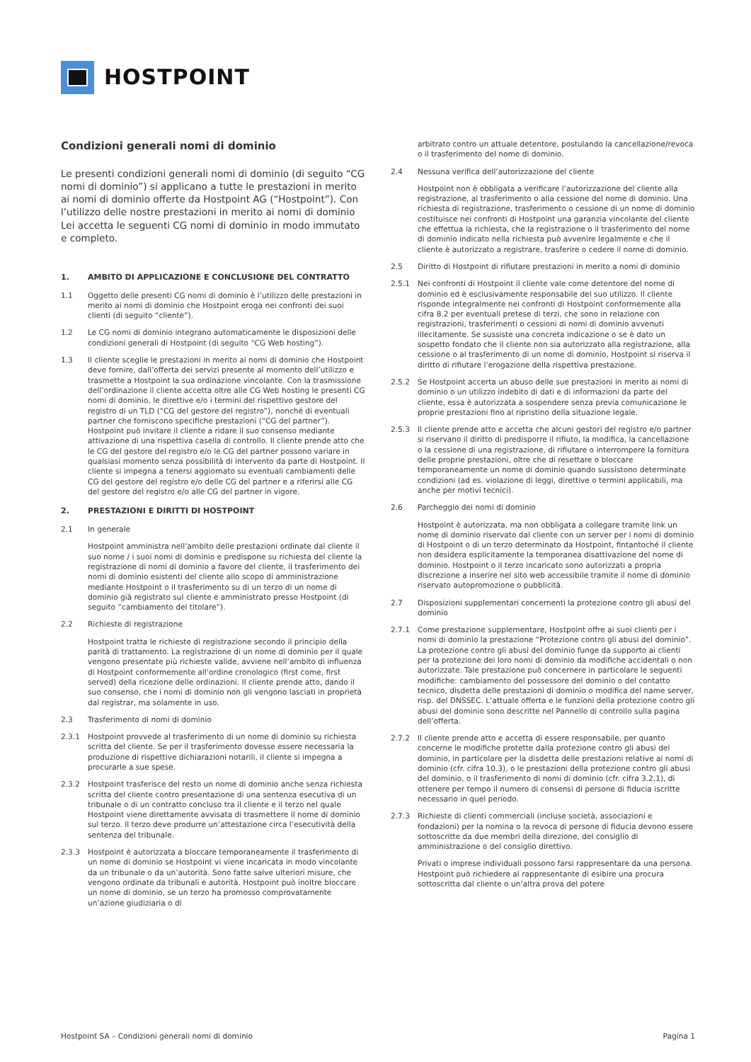HOSTPOINT
Condizioni generali nomi di dominio
Le presenti condizioni generali nomi di dominio (di seguito “CG nomi di dominio”) si applicano a tutte le prestazioni in merito ai nomi di dominio offerte da Hostpoint AG (“Hostpoint”). Con l’utilizzo delle nostre prestazioni in merito ai nomi di dominio Lei accetta le seguenti CG nomi di dominio in modo immutato e completo.
1. AMBITO DI APPLICAZIONE E CONCLUSIONE DEL CONTRATTO
1.1 Oggetto delle presenti CG nomi di dominio è l’utilizzo delle prestazioni in merito ai nomi di dominio che Hostpoint eroga nei confronti dei suoi clienti (di seguito “cliente”).
1.2 Le CG nomi di dominio integrano automaticamente le disposizioni delle condizioni generali di Hostpoint (di seguito “CG Web hosting”).
1.3 Il cliente sceglie le prestazioni in merito ai nomi di dominio che Hostpoint deve fornire, dall’offerta dei servizi presente al momento dell’utilizzo e trasmette a Hostpoint la sua ordinazione vincolante. Con la trasmissione dell’ordinazione il cliente accetta oltre alle CG Web hosting le presenti CG nomi di dominio, le direttive e/o i termini del rispettivo gestore del registro di un TLD (“CG del gestore del registro”), nonché di eventuali partner che forniscono specifiche prestazioni (“CG del partner”). Hostpoint può invitare il cliente a ridare il suo consenso mediante attivazione di una rispettiva casella di controllo. Il cliente prende atto che le CG del gestore del registro e/o le CG del partner possono variare in qualsiasi momento senza possibilità di intervento da parte di Hostpoint. Il cliente si impegna a tenersi aggiornato su eventuali cambiamenti delle CG del gestore del registro e/o delle CG del partner e a riferirsi alle CG del gestore del registro e/o alle CG del partner in vigore.
2. PRESTAZIONI E DIRITTI DI HOSTPOINT
2.1 In generale
Hostpoint amministra nell’ambito delle prestazioni ordinate dal cliente il suo nome / i suoi nomi di dominio e predispone su richiesta del cliente la registrazione di nomi di dominio a favore del cliente, il trasferimento dei nomi di dominio esistenti del cliente allo scopo di amministrazione mediante Hostpoint o il trasferimento su di un terzo di un nome di dominio già registrato sul cliente e amministrato presso Hostpoint (di seguito “cambiamento del titolare”).
2.2 Richieste di registrazione
Hostpoint tratta le richieste di registrazione secondo il principio della parità di trattamento. La registrazione di un nome di dominio per il quale vengono presentate più richieste valide, avviene nell’ambito di influenza di Hostpoint conformemente all’ordine cronologico (first come, first served) della ricezione delle ordinazioni. Il cliente prende atto, dando il suo consenso, che i nomi di dominio non gli vengono lasciati in proprietà dal registrar, ma solamente in uso.
2.3 Trasferimento di nomi di dominio
2.3.1 Hostpoint provvede al trasferimento di un nome di dominio su richiesta scritta del cliente. Se per il trasferimento dovesse essere necessaria la produzione di rispettive dichiarazioni notarili, il cliente si impegna a procurarle a sue spese.
2.3.2 Hostpoint trasferisce del resto un nome di dominio anche senza richiesta scritta del cliente contro presentazione di una sentenza esecutiva di un tribunale o di un contratto concluso tra il cliente e il terzo nel quale Hostpoint viene direttamente avvisata di trasmettere il nome di dominio sul terzo. Il terzo deve produrre un’attestazione circa l’esecutività della sentenza del tribunale.
2.3.3 Hostpoint è autorizzata a bloccare temporaneamente il trasferimento di un nome di dominio se Hostpoint vi viene incaricata in modo vincolante da un tribunale o da un’autorità. Sono fatte salve ulteriori misure, che vengono ordinate da tribunali e autorità. Hostpoint può inoltre bloccare un nome di dominio, se un terzo ha promosso comprovatamente un’azione giudiziaria o di
arbitrato contro un attuale detentore, postulando la cancellazione/revoca o il trasferimento del nome di dominio.
2.4 Nessuna verifica dell’autorizzazione del cliente
Hostpoint non è obbligata a verificare l’autorizzazione del cliente alla registrazione, al trasferimento o alla cessione del nome di dominio. Una richiesta di registrazione, trasferimento o cessione di un nome di dominio costituisce nei confronti di Hostpoint una garanzia vincolante del cliente che effettua la richiesta, che la registrazione o il trasferimento del nome di dominio indicato nella richiesta può avvenire legalmente e che il cliente è autorizzato a registrare, trasferire o cedere il nome di dominio.
2.5 Diritto di Hostpoint di rifiutare prestazioni in merito a nomi di dominio
2.5.1 Nei confronti di Hostpoint il cliente vale come detentore del nome di dominio ed è esclusivamente responsabile del suo utilizzo. Il cliente risponde integralmente nei confronti di Hostpoint conformemente alla cifra 8.2 per eventuali pretese di terzi, che sono in relazione con registrazioni, trasferimenti o cessioni di nomi di dominio avvenuti illecitamente. Se sussiste una concreta indicazione o se è dato un sospetto fondato che il cliente non sia autorizzato alla registrazione, alla cessione o al trasferimento di un nome di dominio, Hostpoint si riserva il diritto di rifiutare l’erogazione della rispettiva prestazione.
2.5.2 Se Hostpoint accerta un abuso delle sue prestazioni in merito ai nomi di dominio o un utilizzo indebito di dati e di informazioni da parte del cliente, essa è autorizzata a sospendere senza previa comunicazione le proprie prestazioni fino al ripristino della situazione legale.
2.5.3 Il cliente prende atto e accetta che alcuni gestori del registro e/o partner si riservano il diritto di predisporre il rifiuto, la modifica, la cancellazione o la cessione di una registrazione, di rifiutare o interrompere la fornitura delle proprie prestazioni, oltre che di resettare o bloccare temporaneamente un nome di dominio quando sussistono determinate condizioni (ad es. violazione di leggi, direttive o termini applicabili, ma anche per motivi tecnici).
2.6 Parcheggio dei nomi di dominio
Hostpoint è autorizzata, ma non obbligata a collegare tramite link un nome di dominio riservato dal cliente con un server per i nomi di dominio di Hostpoint o di un terzo determinato da Hostpoint, fintantoché il cliente non desidera esplicitamente la temporanea disattivazione del nome di dominio. Hostpoint o il terzo incaricato sono autorizzati a propria discrezione a inserire nel sito web accessibile tramite il nome di dominio riservato autopromozione o pubblicità.
2.7 Disposizioni supplementari concernenti la protezione contro gli abusi del dominio
2.7.1 Come prestazione supplementare, Hostpoint offre ai suoi clienti per i nomi di dominio la prestazione “Protezione contro gli abusi del dominio”. La protezione contro gli abusi del dominio funge da supporto ai clienti per la protezione dei loro nomi di dominio da modifiche accidentali o non autorizzate. Tale prestazione può concernere in particolare le seguenti modifiche: cambiamento del possessore del dominio o del contatto tecnico, disdetta delle prestazioni di dominio o modifica del name server, risp. del DNSSEC. L’attuale offerta e le funzioni della protezione contro gli abusi del dominio sono descritte nel Pannello di controllo sulla pagina dell’offerta.
2.7.2 Il cliente prende atto e accetta di essere responsabile, per quanto concerne le modifiche protette dalla protezione contro gli abusi del dominio, in particolare per la disdetta delle prestazioni relative ai nomi di dominio (cfr. cifra 10.3), o le prestazioni della protezione contro gli abusi del dominio, o il trasferimento di nomi di dominio (cfr. cifra 3.2.1), di ottenere per tempo il numero di consensi di persone di fiducia iscritte necessario in quel periodo.
2.7.3 Richieste di clienti commerciali (incluse società, associazioni e fondazioni) per la nomina o la revoca di persone di fiducia devono essere sottoscritte da due membri della direzione, del consiglio di amministrazione o del consiglio direttivo.
Privati o imprese individuali possono farsi rappresentare da una persona. Hostpoint può richiedere al rappresentante di esibire una procura sottoscritta dal cliente o un’altra prova del potere
Hostpoint SA – Condizioni generali nomi di dominio Pagina 1